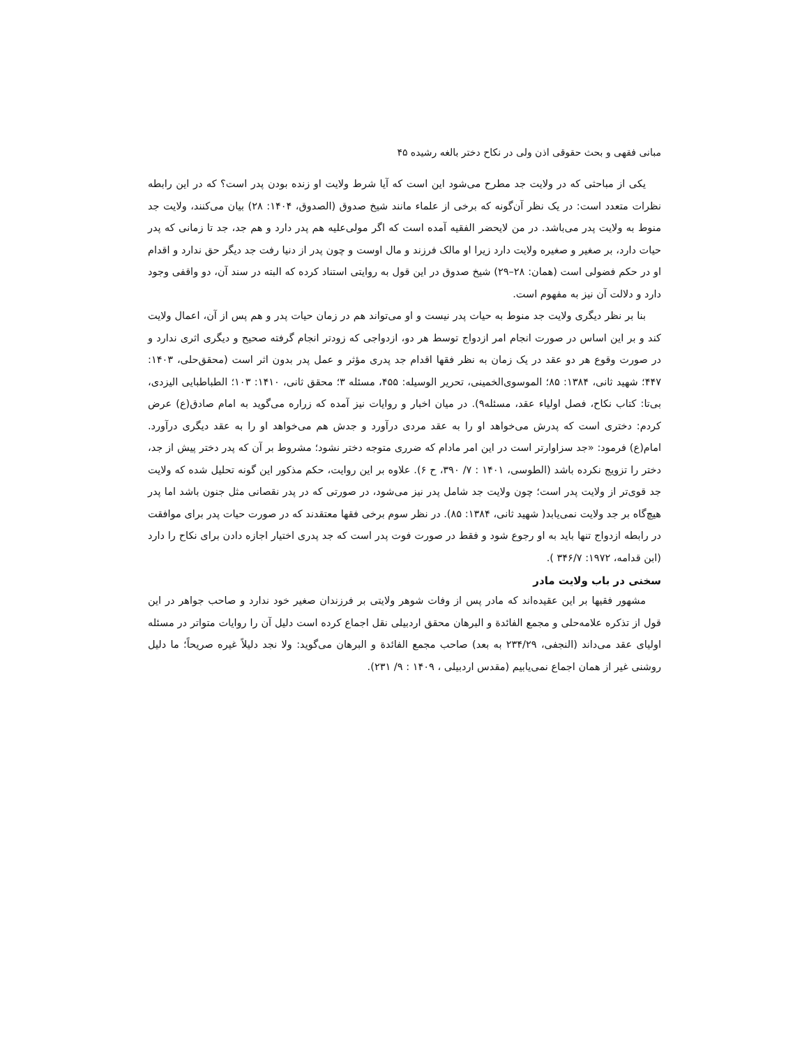مبانی فقهی و بحث حقوقی اذن ولی در نکاح دختر بالغه رشیده ۴۵
یکی از مباحثی که در ولایت جد مطرح می‌شود این است که آیا شرط ولایت او زنده بودن پدر است؟ که در این رابطه نظرات متعدد است: در یک نظر آن‌گونه که برخی از علماء مانند شیخ صدوق (الصدوق، ۱۴۰۴: ۲۸) بیان می‌کنند، ولایت جد منوط به ولایت پدر می‌باشد. در من لایحضر الفقیه آمده است که اگر مولی‌علیه هم پدر دارد و هم جد، جد تا زمانی که پدر حیات دارد، بر صغیر و صغیره ولایت دارد زیرا او مالک فرزند و مال اوست و چون پدر از دنیا رفت جد دیگر حق ندارد و اقدام او در حکم فضولی است (همان: ۲۸–۲۹) شیخ صدوق در این قول به روایتی استناد کرده که البته در سند آن، دو واقفی وجود دارد و دلالت آن نیز به مفهوم است.
بنا بر نظر دیگری ولایت جد منوط به حیات پدر نیست و او می‌تواند هم در زمان حیات پدر و هم پس از آن، اعمال ولایت کند و بر این اساس در صورت انجام امر ازدواج توسط هر دو، ازدواجی که زودتر انجام گرفته صحیح و دیگری اثری ندارد و در صورت وقوع هر دو عقد در یک زمان به نظر فقها اقدام جد پدری مؤثر و عمل پدر بدون اثر است (محقق‌حلی، ۱۴۰۳: ۴۴۷؛ شهید ثانی، ۱۳۸۴: ۸۵؛ الموسوی‌الخمینی، تحریر الوسیله: ۴۵۵، مسئله ۳؛ محقق ثانی، ۱۴۱۰: ۱۰۳؛ الطباطبایی الیزدی، بی‌تا: کتاب نکاح، فصل اولیاء عقد، مسئله۹). در میان اخبار و روایات نیز آمده که زراره می‌گوید به امام صادق(ع) عرض کردم: دختری است که پدرش می‌خواهد او را به عقد مردی درآورد و جدش هم می‌خواهد او را به عقد دیگری درآورد. امام(ع) فرمود: «جد سزاوارتر است در این امر مادام که ضرری متوجه دختر نشود؛ مشروط بر آن که پدر دختر پیش از جد، دختر را تزویج نکرده باشد (الطوسی، ۱۴۰۱ : ۷/ ۳۹۰، ح ۶). علاوه بر این روایت، حکم مذکور این گونه تحلیل شده که ولایت جد قوی‌تر از ولایت پدر است؛ چون ولایت جد شامل پدر نیز می‌شود، در صورتی که در پدر نقصانی مثل جنون باشد اما پدر هیچ‌گاه بر جد ولایت نمی‌یابد( شهید ثانی، ۱۳۸۴: ۸۵). در نظر سوم برخی فقها معتقدند که در صورت حیات پدر برای موافقت در رابطه ازدواج تنها باید به او رجوع شود و فقط در صورت فوت پدر است که جد پدری اختیار اجازه دادن برای نکاح را دارد (ابن قدامه، ۱۹۷۲: ۳۴۶/۷ ).
سخنی در باب ولایت مادر
مشهور فقیها بر این عقیده‌اند که مادر پس از وفات شوهر ولایتی بر فرزندان صغیر خود ندارد و صاحب جواهر در این قول از تذکره علامه‌حلی و مجمع الفائدة و البرهان محقق اردبیلی نقل اجماع کرده است دلیل آن را روایات متواتر در مسئله اولیای عقد می‌داند (النجفی، ۲۳۴/۲۹ به بعد) صاحب مجمع الفائدة و البرهان می‌گوید: ولا نجد دلیلاً غیره صریحاً؛ ما دلیل روشنی غیر از همان اجماع نمی‌یابیم (مقدس اردبیلی ، ۱۴۰۹ : ۹/ ۲۳۱).